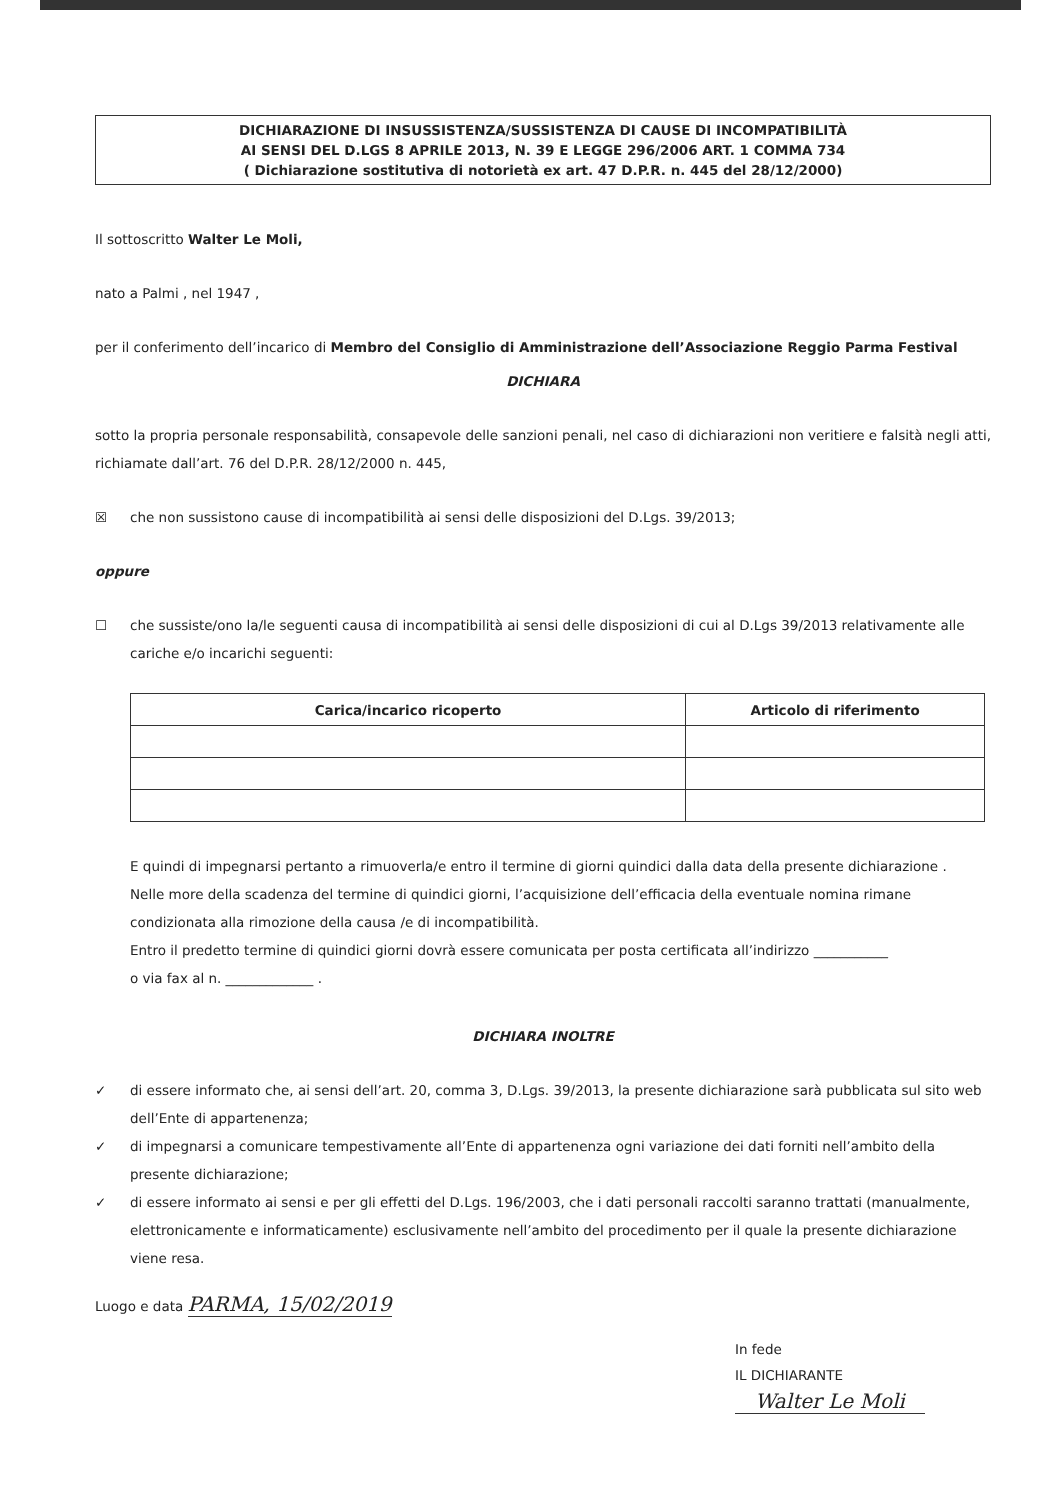DICHIARAZIONE DI INSUSSISTENZA/SUSSISTENZA DI CAUSE DI INCOMPATIBILITÀ
AI SENSI DEL D.LGS 8 APRILE 2013, N. 39 E LEGGE 296/2006 ART. 1 COMMA 734
( Dichiarazione sostitutiva di notorietà ex art. 47 D.P.R. n. 445 del 28/12/2000)
Il sottoscritto Walter Le Moli,
nato a Palmi , nel 1947 ,
per il conferimento dell’incarico di Membro del Consiglio di Amministrazione dell’Associazione Reggio Parma Festival
DICHIARA
sotto la propria personale responsabilità, consapevole delle sanzioni penali, nel caso di dichiarazioni non veritiere e falsità negli atti, richiamate dall’art. 76 del D.P.R. 28/12/2000 n. 445,
☒ che non sussistono cause di incompatibilità ai sensi delle disposizioni del D.Lgs. 39/2013;
oppure
☐ che sussiste/ono la/le seguenti causa di incompatibilità ai sensi delle disposizioni di cui al D.Lgs 39/2013 relativamente alle cariche e/o incarichi seguenti:
| Carica/incarico ricoperto | Articolo di riferimento |
| --- | --- |
E quindi di impegnarsi pertanto a rimuoverla/e entro il termine di giorni quindici dalla data della presente dichiarazione .
Nelle more della scadenza del termine di quindici giorni, l’acquisizione dell’efficacia della eventuale nomina rimane condizionata alla rimozione della causa /e di incompatibilità.
Entro il predetto termine di quindici giorni dovrà essere comunicata per posta certificata all’indirizzo ___________
o via fax al n. _____________ .
DICHIARA INOLTRE
✓ di essere informato che, ai sensi dell’art. 20, comma 3, D.Lgs. 39/2013, la presente dichiarazione sarà pubblicata sul sito web dell’Ente di appartenenza;
✓ di impegnarsi a comunicare tempestivamente all’Ente di appartenenza ogni variazione dei dati forniti nell’ambito della presente dichiarazione;
✓ di essere informato ai sensi e per gli effetti del D.Lgs. 196/2003, che i dati personali raccolti saranno trattati (manualmente, elettronicamente e informaticamente) esclusivamente nell’ambito del procedimento per il quale la presente dichiarazione viene resa.
Luogo e data PARMA, 15/02/2019
In fede
IL DICHIARANTE
Walter Le Moli